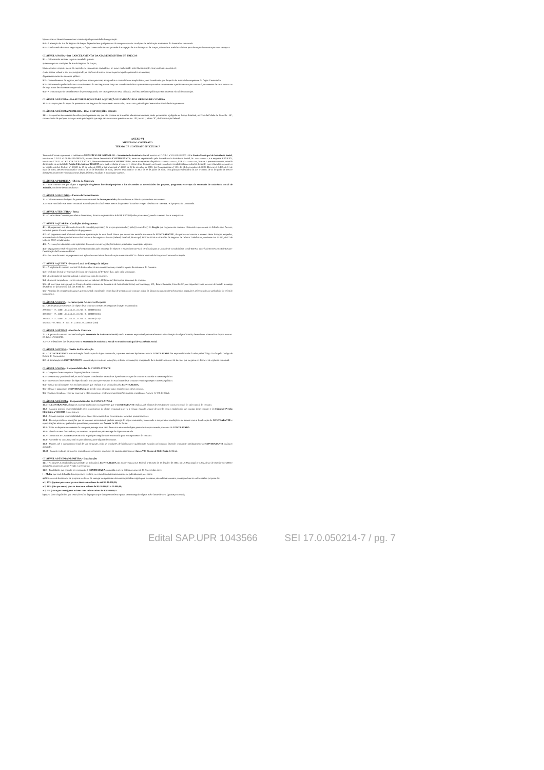b) convocar os demais fornecedores visando igual oportunidade de negociação.
8.4 – A alteração da Ata de Registro de Preços dependerá em qualquer caso da comprovação das condições de habilitação atualizadas do fornecedor convocado.
8.5 – Não havendo êxito nas negociações, o Órgão Gerenciador deverá proceder à revogação da Ata de Registro de Preços, adotando as medidas cabíveis para obtenção da contratação mais vantajosa.
CLÁUSULA NONA – DO CANCELAMENTO DA ATA DE REGISTRO DE PREÇOS
9.1 – O fornecedor terá seu registro cancelado quando:
a) descumprir as condições da Ata de Registro de Preços;
b) não retirar a respectiva nota de empenho ou instrumento equivalente, no prazo estabelecido pela Administração, sem justificativa aceitável;
c) não aceitar reduzir o seu preço registrado, na hipótese de este se tornar superior àqueles praticados no mercado;
d) presentes razões de interesse público.
9.2 – O cancelamento de registro, nas hipóteses acima previstas, assegurados o contraditório e ampla defesa, será formalizado por despacho da autoridade competente do Órgão Gerenciador.
9.3 – O fornecedor poderá solicitar o cancelamento do seu Registro de Preço na ocorrência de fato superveniente que venha comprometer a perfeita execução contratual, decorrentes de caso fortuito ou de força maior devidamente comprovados.
9.4 – A comunicação do cancelamento do preço registrado, nos casos previstos nesta cláusula, será feita mediante publicação em imprensa oficial do Município.
CLÁUSULA DÉCIMA – DA AUTORIZAÇÃO PARA AQUISIÇÃO E EMISSÃO DAS ORDENS DE COMPRA
10.1 – As aquisições do objeto da presente Ata de Registro de Preços serão autorizadas, caso a caso, pelo Órgão Gerenciador/Unidade de Suprimentos.
CLÁUSULA DÉCIMA PRIMEIRA – DAS DISPOSIÇÕES FINAIS
11.1 – As questões decorrentes da utilização da presente ata, que não possam ser dirimidas administrativamente, serão processadas e julgadas na Justiça Estadual, no Foro da Cidade de Joinville - SC, com exclusão de qualquer outro por mais privilegiado que seja, salvo nos casos previstos no art. 102, inciso I, alínea “d”, da Constituição Federal.
ANEXO VI
MINUTA DO CONTRATO
TERMO DE CONTRATO Nº XXX/2017
Termo de Contrato que entre si celebram o MUNICÍPIO DE JOINVILLE – Secretaria de Assistência Social inscrito no C.N.P.J. nº 83.169.623/0001-10 e Fundo Municipal de Assistência Social, inscrito no C.N.P.J. nº 08.184.785/0001-01, ora em diante denominado CONTRATANTE, neste ato representado pelo Secretário da Assistência Social, Sr. xxxxxxxxxxx, e a empresa XXXXXX, inscrita no C.N.P.J. nº. XX.XXX.XXX/XXXX-XX, doravante denominada CONTRATADA, neste ato representada pelo Sr. xxxxxxxxxxxxx, CPF nº xxxxxxxxxx, firmam o presente contrato, oriundo da licitação na modalidade Pregão Eletrônico nº 183/2017, pelo qual se obriga a fornecer o objeto deste Contrato, na forma e condições estabelecidas no edital de licitação e nas cláusulas seguintes, a ser regido pela Lei Federal nº 10.520, de 17 de julho de 2002, a Lei Municipal nº 4.832, de 22 de setembro de 2003, Lei Complementar nº 123, de 14 de dezembro de 2006, Decreto nº 5.450, de 31 de maio de 2005, Decreto Municipal nº 28.024, de 09 de dezembro de 2016, Decreto Municipal nº 27.082, de 28 de junho de 2016, com aplicação subsidiária da Lei nº 8.666, de 21 de junho de 1993 e alterações posteriores e demais normas legais federais, estaduais e municipais vigentes.
CLÁUSULA PRIMEIRA - Objeto do Contrato
1.1 - Este contrato tem por objeto a aquisição de gêneros hortifrutigranjeiros a fim de atender as necessidades dos projetos, programas e serviços da Secretaria de Assistência Social de Joinville, conforme descrição abaixo:
CLÁUSULA SEGUNDA – Forma de Fornecimento
2.1 – O fornecimento do objeto do presente contrato será de forma parcelada, de acordo com a cláusula quinta deste instrumento.
2.2 – Fica vinculado este termo contratual as condições do Edital e seus anexos do processo licitatório Pregão Eletrônico nº 183/2017 e à proposta da Contratada.
CLÁUSULA TERCEIRA - Preço
3.1 - O valor deste Contrato para efeitos financeiros, fiscais e orçamentários é de R$ XXX,00 (valor por extenso), sendo o mesmo fixo e irreajustável.
CLÁUSULA QUARTA - Condições de Pagamento
4.1 – O pagamento será efetivado de acordo com a(s) proposta(s) de preços apresentada(s) pelo(s) vencedor(s) do Pregão que originou este contrato, observado o que consta no Edital e seus Anexos, inclusive quanto à forma e condições de pagamento.
4.2 – O pagamento será efetivado mediante apresentação da nota fiscal /fatura que deverá ser emitida em nome do CONTRATANTE, da qual deverá constar o número desta licitação, empenho, acompanhado da liberação da Gestora do Contrato e das negativas fiscais (Federal, Estadual, Municipal, FGTS e INSS e a Certidão de Negativa de Débitos Trabalhistas, conforme Lei 12.440, de 07 de julho de 2011) regularizadas.
4.3 – As retenções tributárias serão aplicadas de acordo com as legislações federais, estaduais e municipais vigentes.
4.4 – O pagamento será efetuado em até 30 (trinta) dias após a entrega do objeto e o envio da Nota Fiscal certificada para a Unidade de Contabilidade Geral/SEFAZ, através do Processo SEI de Gestão-Certificação de Documento Fiscal.
4.5 – Em caso de atraso no pagamento será aplicado como índice de atualização monetária o IPCA – Índice Nacional de Preços ao Consumidor Amplo.
CLÁUSULA QUINTA - Prazo e Local de Entrega do Objeto
5.1 – A vigência do contrato será até 31 de dezembro do ano correspondente, contados a partir da assinatura do Contrato.
5.2 – O objeto deverá ser entregue de forma parcelada em até 07 (sete) dias, após cada solicitação.
5.3 - A solicitação de entrega indicará o número da nota de empenho.
5.4 - A nota de empenho deverá ser entregue em, no máximo, 60 (sessenta) dias após a assinatura do contrato.
5.5 – O local para entrega será no Centro de Abastecimento da Secretaria de Assistência Social, rua Urussanga, 571, Bairro Bucarein, Joinville/SC, nas segundas-feiras; no caso de feriado a entrega deverá ser no próximo dia útil, das 8:00h às 11:00h.
5.6 - Para fins de contagem dos prazos previstos será considerado como data de assinatura do contrato a data da última assinatura (dia/mês/ano) dos signatários referenciados no preâmbulo do referido instrumento.
CLÁUSULA SEXTA - Recursos para Atender as Despesas
6.1 - As despesas provenientes do objeto deste contrato correrão pela seguinte dotação orçamentária:
288/2017 - 17 . 41001 . 8 . 244 . 8 . 2.1212 . 0 . 339000 (235)
308/2017 - 17 . 41001 . 8 . 244 . 8 . 2.1215 . 0 . 339000 (235)
284/2017 - 17 . 41001 . 8 . 244 . 8 . 2.1211 . 0 . 339000 (235)
472/2017 - 0 . 9001 . 8 . 244 . 8 . 2.1056 . 0 . 339000 (100)
CLÁUSULA SÉTIMA - Gestão do Contrato
7.1 - A gestão do contrato será realizada pela Secretaria de Assistência Social, sendo a mesma responsável pelo recebimento e fiscalização do objeto licitado, devendo ser observado o disposto no art. 67 da Lei nº 8.666/93.
7.2 - Os ordenadores das despesas serão a Secretaria de Assistência Social e o Fundo Municipal de Assistência Social.
CLÁUSULA OITAVA - Direito de Fiscalização
8.1 - O CONTRATANTE exercerá ampla fiscalização do objeto contratado, o que em nenhuma hipótese eximirá a CONTRATADA das responsabilidades fixadas pelo Código Civil e pelo Código de Defesa do Consumidor.
8.2 - A fiscalização do CONTRATANTE transmitirá por escrito as instruções, ordens e reclamações, competindo-lhe a decisão nos casos de dúvidas que surgirem no decorrer da vigência contratual.
CLÁUSULA NONA - Responsabilidades do CONTRATANTE
9.1 – Cumprir e fazer cumprir as disposições deste contrato.
9.2 – Determinar, quando cabível, as modificações consideradas necessárias à perfeita execução do contrato e a tutelar o interesse público.
9.3 – Intervir no fornecimento do objeto licitado nos casos previstos em lei e na forma deste contrato visando proteger o interesse público.
9.4 – Prestar as informações e os esclarecimentos que venham a ser solicitados pela CONTRATADA.
9.5 - Efetuar o pagamento à CONTRATADA, de acordo com a forma e prazo estabelecidos neste contrato.
9.6 - Conferir, fiscalizar, vistoriar e aprovar o objeto entregue, conforme especificações técnicas contidas nos Anexos I e VII do Edital.
CLÁUSULA DÉCIMA - Responsabilidades da CONTRATADA
10.1 – A CONTRATADA obriga-se a aceitar acréscimos ou supressões que o CONTRATANTE realizar, até o limite de 25% (vinte e cinco por cento) do valor inicial do contrato.
10.2 - Assumir integral responsabilidade pelo fornecimento do objeto contratual que vir a efetuar, estando sempre de acordo com o estabelecido nas normas deste contrato e do Edital de Pregão Eletrônico nº 183/2017 e seus anexos.
10.3 - Assumir integral responsabilidade pelos danos decorrentes deste fornecimento, inclusive perante terceiros.
10.4 - Deverá proceder as correções que se tornarem necessárias à perfeita entrega do objeto contratado, fornecendo-o em perfeitas condições e de acordo com a fiscalização do CONTRATANTE e especificações técnicas, qualidade e quantidades, constantes nos Anexos I e VII do Edital.
10.5 - Todas as despesas decorrentes do transporte, entrega e em caso de envio e retorno do objeto para substituição correrão por conta da CONTRATADA.
10.6 - Identificar seus funcionários, ou terceiros, responsáveis pela entrega do objeto contratado.
10.7 - Comunicar ao CONTRATANTE toda e qualquer irregularidade encontrada para o cumprimento do contrato.
10.8 - Não ceder ou transferir, total ou parcialmente, parte alguma do contrato.
10.9 - Manter, até o cumprimento final de sua obrigação, todas as condições de habilitação e qualificação exigidas na licitação, devendo comunicar imediatamente ao CONTRATANTE qualquer alteração.
10.10 - Cumprir todas as obrigações, especificações técnicas e condições de garantia dispostas no Anexo VII- Termo de Referência do Edital.
CLÁUSULA DÉCIMA PRIMEIRA - Das Sanções
11.1 – As sanções e penalidades que poderão ser aplicadas à CONTRATADA são as previstas na Lei Federal nº 10.520, de 17 de julho de 2002, na Lei Municipal nº 4.832, de 22 de setembro de 2003 e alterações posteriores, neste Pregão e no Contrato.
11.2 – Penalidades que poderão ser cominadas à CONTRATADA, garantida a prévia defesa no prazo de 05 (cinco) dias úteis:
I – Multa, que será deduzida dos respectivos créditos, ou cobrados administrativamente ou judicialmente, nos casos:
a) Nos casos de desistência de proposta ou deixar de entregar ou apresentar documentação falsa exigida para o certame, não celebrar contrato, correspondente ao valor total da proposta de:
a.1) 15% (quinze por cento) para os itens com valores de até R$ 10.000,00;
a.2) 10% (dez por cento) para os itens com valores de R$ 10.000,01 a 50.000,00;
a.3) 5% (cinco por cento) para os itens com valores acima de R$ 50.000,01.
b) 0,2% (zero vírgula dois por cento) do valor da proposta por dia que exceder ao prazo para entrega do objeto, até o limite de 15% (quinze por cento);
Edital SAP.UPR 1043566 SEI 17.0.050214-7 / pg. 7